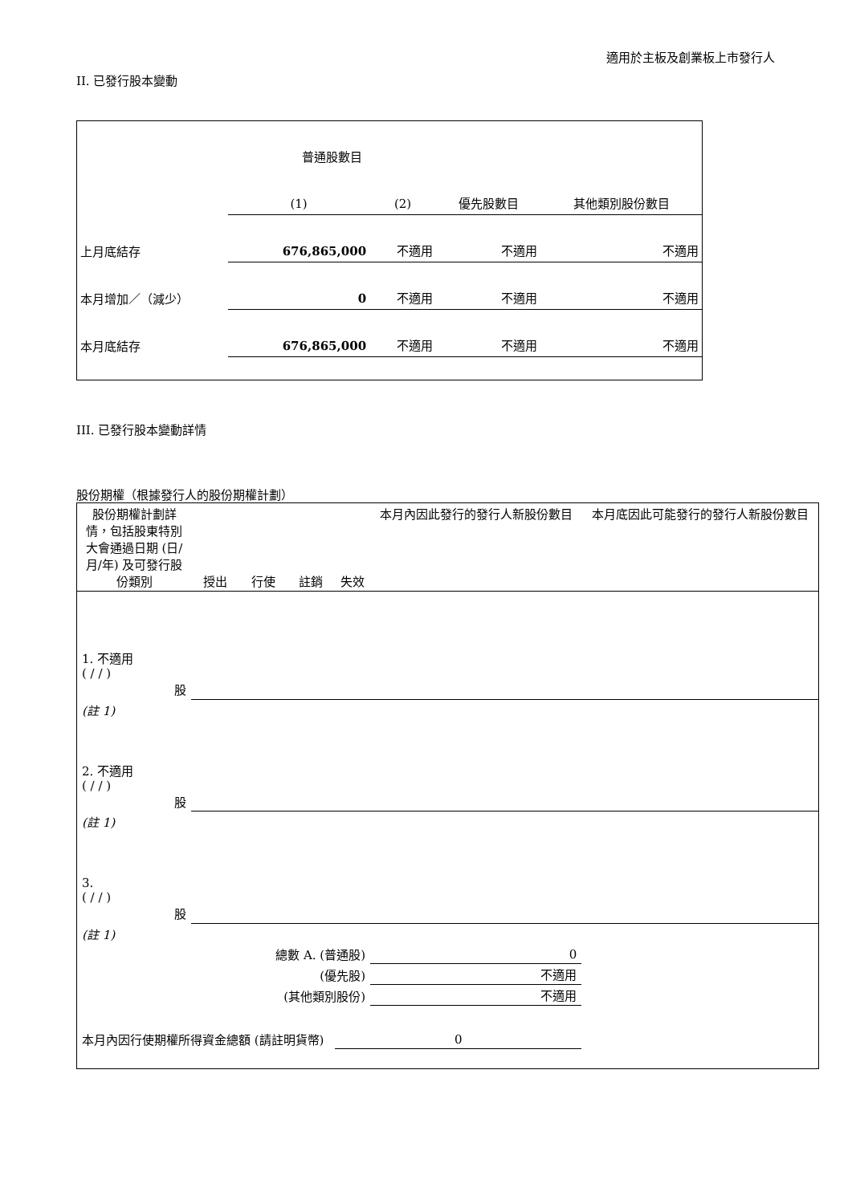適用於主板及創業板上市發行人
II. 已發行股本變動
| | 普通股數目 | | | |
| | (1) | (2) | 優先股數目 | 其他類別股份數目 |
| 上月底結存 | 676,865,000 | 不適用 | 不適用 | 不適用 |
| 本月增加／（減少） | 0 | 不適用 | 不適用 | 不適用 |
| 本月底結存 | 676,865,000 | 不適用 | 不適用 | 不適用 |
III. 已發行股本變動詳情
股份期權（根據發行人的股份期權計劃）
| 股份期權計劃詳情，包括股東特別大會通過日期 (日/月/年) 及可發行股份類別 | 授出 | 行使 | 註銷 | 失效 | 本月內因此發行的發行人新股份數目 | 本月底因此可能發行的發行人新股份數目 |
| 1. 不適用 ( / / ) 股 | | | | | | |
| (註 1) | | | | | | |
| 2. 不適用 ( / / ) 股 | | | | | | |
| (註 1) | | | | | | |
| 3. ( / / ) 股 | | | | | | |
| (註 1) | | | | | | |
| 總數 A. (普通股) | | | | | 0 | |
| (優先股) | | | | | 不適用 | |
| (其他類別股份) | | | | | 不適用 | |
| 本月內因行使期權所得資金總額 (請註明貨幣) | | | | 0 | | |